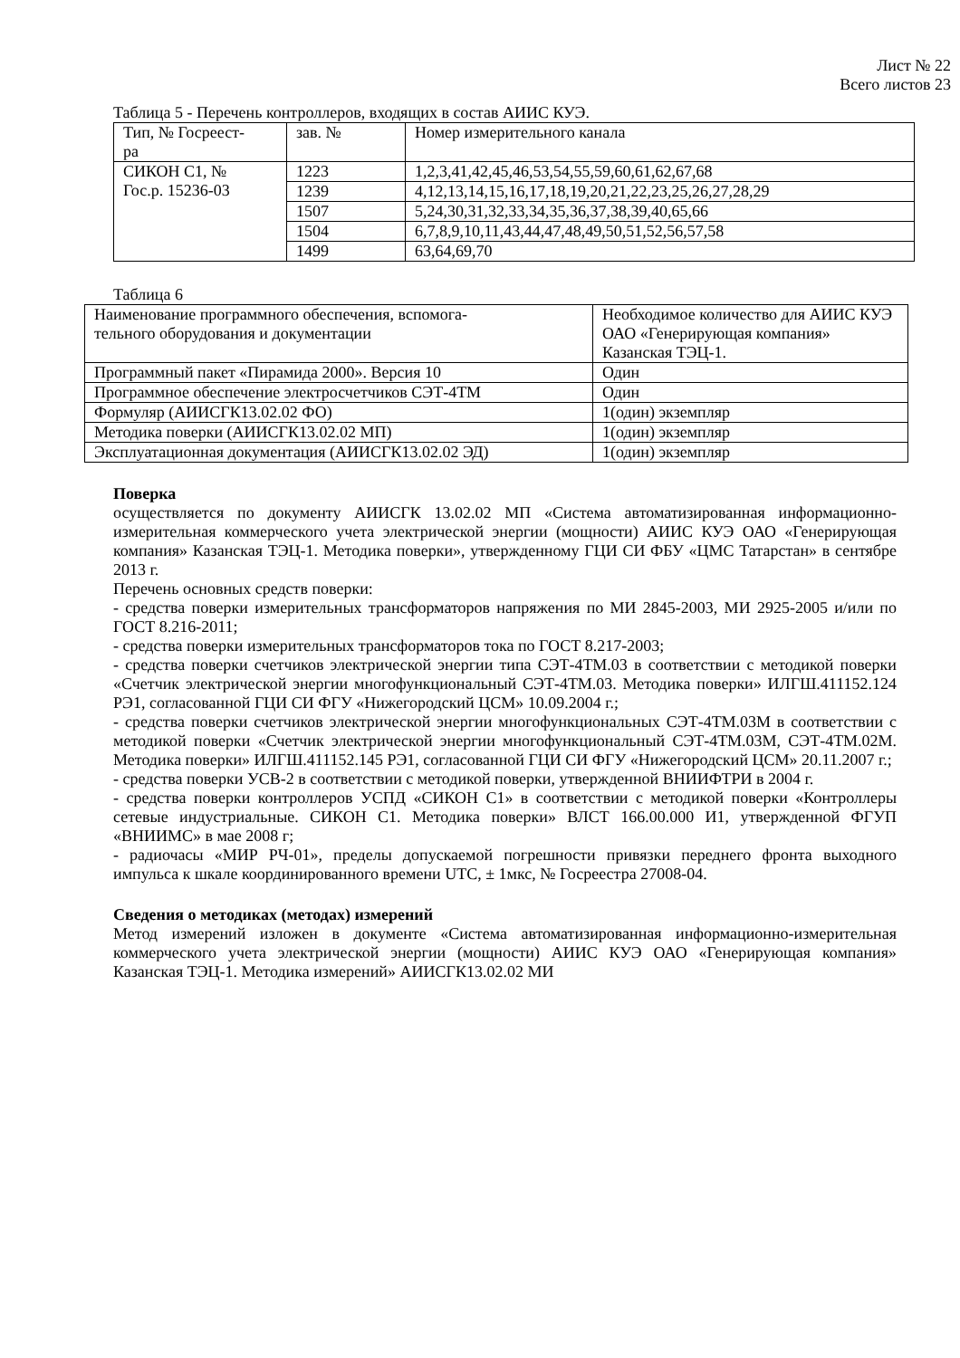Лист № 22
Всего листов 23
Таблица 5 - Перечень контроллеров, входящих в состав АИИС КУЭ.
| Тип, № Госреест- ра | зав. № | Номер измерительного канала |
| СИКОН С1, № Гос.р. 15236-03 | 1223 | 1,2,3,41,42,45,46,53,54,55,59,60,61,62,67,68 |
| | 1239 | 4,12,13,14,15,16,17,18,19,20,21,22,23,25,26,27,28,29 |
| | 1507 | 5,24,30,31,32,33,34,35,36,37,38,39,40,65,66 |
| | 1504 | 6,7,8,9,10,11,43,44,47,48,49,50,51,52,56,57,58 |
| | 1499 | 63,64,69,70 |
Таблица 6
| Наименование программного обеспечения, вспомога- тельного оборудования и документации | Необходимое количество для АИИС КУЭ ОАО «Генерирующая компания» Казанская ТЭЦ-1. |
| Программный пакет «Пирамида 2000». Версия 10 | Один |
| Программное обеспечение электросчетчиков СЭТ-4ТМ | Один |
| Формуляр (АИИСГК13.02.02 ФО) | 1(один) экземпляр |
| Методика поверки (АИИСГК13.02.02 МП) | 1(один) экземпляр |
| Эксплуатационная документация (АИИСГК13.02.02 ЭД) | 1(один) экземпляр |
Поверка
осуществляется по документу АИИСГК 13.02.02 МП «Система автоматизированная информационно-измерительная коммерческого учета электрической энергии (мощности) АИИС КУЭ ОАО «Генерирующая компания» Казанская ТЭЦ-1. Методика поверки», утвержденному ГЦИ СИ ФБУ «ЦМС Татарстан» в сентябре 2013 г.
Перечень основных средств поверки:
- средства поверки измерительных трансформаторов напряжения по МИ 2845-2003, МИ 2925-2005 и/или по ГОСТ 8.216-2011;
- средства поверки измерительных трансформаторов тока по ГОСТ 8.217-2003;
- средства поверки счетчиков электрической энергии типа СЭТ-4ТМ.03 в соответствии с методикой поверки «Счетчик электрической энергии многофункциональный СЭТ-4ТМ.03. Методика поверки» ИЛГШ.411152.124 РЭ1, согласованной ГЦИ СИ ФГУ «Нижегородский ЦСМ» 10.09.2004 г.;
- средства поверки счетчиков электрической энергии многофункциональных СЭТ-4ТМ.03М в соответствии с методикой поверки «Счетчик электрической энергии многофункциональный СЭТ-4ТМ.03М, СЭТ-4ТМ.02М. Методика поверки» ИЛГШ.411152.145 РЭ1, согласованной ГЦИ СИ ФГУ «Нижегородский ЦСМ» 20.11.2007 г.;
- средства поверки УСВ-2 в соответствии с методикой поверки, утвержденной ВНИИФТРИ в 2004 г.
- средства поверки контроллеров УСПД «СИКОН С1» в соответствии с методикой поверки «Контроллеры сетевые индустриальные. СИКОН С1. Методика поверки» ВЛСТ 166.00.000 И1, утвержденной ФГУП «ВНИИМС» в мае 2008 г;
- радиочасы «МИР РЧ-01», пределы допускаемой погрешности привязки переднего фронта выходного импульса к шкале координированного времени UTC, ± 1мкс, № Госреестра 27008-04.
Сведения о методиках (методах) измерений
Метод измерений изложен в документе «Система автоматизированная информационно-измерительная коммерческого учета электрической энергии (мощности) АИИС КУЭ ОАО «Генерирующая компания» Казанская ТЭЦ-1. Методика измерений» АИИСГК13.02.02 МИ